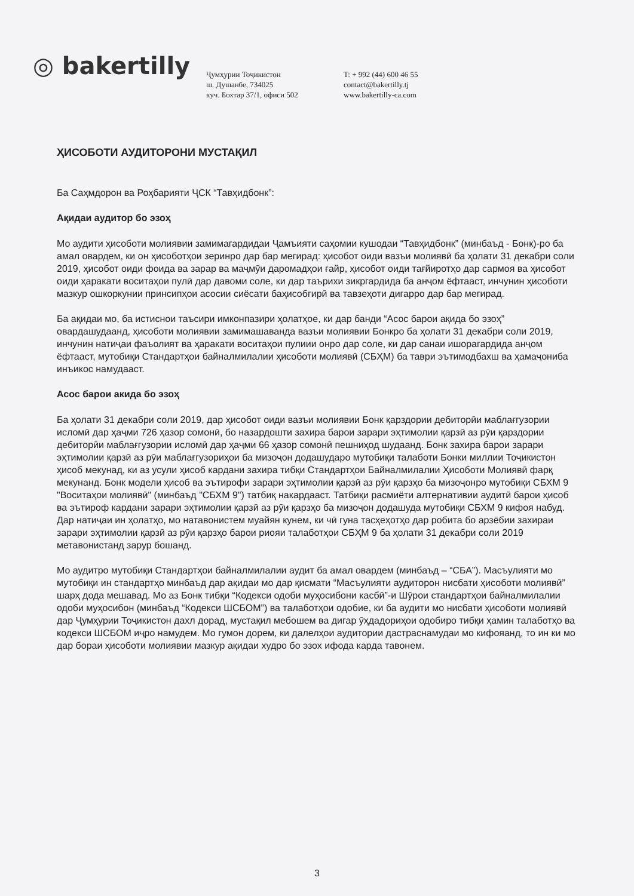◎ bakertilly
Ҷумҳурии Тоҷикистон
ш. Душанбе, 734025
куч. Бохтар 37/1, офиси 502
T: + 992 (44) 600 46 55
contact@bakertilly.tj
www.bakertilly-ca.com
ҲИСОБОТИ АУДИТОРОНИ МУСТАҚИЛ
Ба Саҳмдорон ва Роҳбарияти ҶСК “Тавҳидбонк”:
Ақидаи аудитор бо эзоҳ
Мо аудити ҳисоботи молиявии замимагардидаи Ҷамъияти саҳомии кушодаи “Тавҳидбонк” (минбаъд - Бонк)-ро ба амал овардем, ки он ҳисоботҳои зеринро дар бар мегирад: ҳисобот оиди вазъи молиявӣ ба ҳолати 31 декабри соли 2019, ҳисобот оиди фоида ва зарар ва маҷмӯи даромадҳои ғайр, ҳисобот оиди тағйиротҳо дар сармоя ва ҳисобот оиди ҳаракати воситаҳои пулӣ дар давоми соле, ки дар таърихи зикргардида ба анҷом ёфтааст, инчунин ҳисоботи мазкур ошкоркунии принсипҳои асосии сиёсати баҳисобгирӣ ва тавзеҳоти дигарро дар бар мегирад.
Ба ақидаи мо, ба истиснои таъсири имконпазири ҳолатҳое, ки дар банди “Асос барои ақида бо эзоҳ” овардашудаанд, ҳисоботи молиявии замимашаванда вазъи молиявии Бонкро ба ҳолати 31 декабри соли 2019, инчунин натиҷаи фаъолият ва ҳаракати воситаҳои пулиии онро дар соле, ки дар санаи ишорагардида анҷом ёфтааст, мутобиқи Стандартҳои байналмилалии ҳисоботи молиявӣ (СБҲМ) ба таври эътимодбахш ва ҳамаҷониба инъикос намудааст.
Асос барои акида бо эзоҳ
Ба ҳолати 31 декабри соли 2019, дар ҳисобот оиди вазъи молиявии Бонк қарздории дебиторӣи маблағгузории исломӣ дар ҳаҷми 726 ҳазор сомонӣ, бо назардошти захира барои зарари эҳтимолии қарзӣ аз рӯи қарздории дебиторӣи маблағгузории исломӣ дар ҳаҷми 66 ҳазор сомонӣ пешниҳод шудаанд. Бонк захира барои зарари эҳтимолии қарзӣ аз рӯи маблағгузориҳои ба мизоҷон додашударо мутобиқи талаботи Бонки миллии Тоҷикистон ҳисоб мекунад, ки аз усули ҳисоб кардани захира тибқи Стандартҳои Байналмилалии Ҳисоботи Молиявӣ фарқ мекунанд. Бонк модели ҳисоб ва эътирофи зарари эҳтимолии қарзӣ аз рӯи қарзҳо ба мизоҷонро мутобиқи СБХМ 9 "Воситаҳои молиявӣ" (минбаъд "СБХМ 9") татбиқ накардааст. Татбиқи расмиёти алтернативии аудитӣ барои ҳисоб ва эътироф кардани зарари эҳтимолии қарзӣ аз рӯи қарзҳо ба мизоҷон додашуда мутобиқи СБХМ 9 кифоя набуд. Дар натиҷаи ин ҳолатҳо, мо натавонистем муайян кунем, ки чӣ гуна тасҳеҳотҳо дар робита бо арзёбии захираи зарари эҳтимолии қарзӣ аз рӯи қарзҳо барои риояи талаботҳои СБҲМ 9 ба ҳолати 31 декабри соли 2019 метавонистанд зарур бошанд.
Мо аудитро мутобиқи Стандартҳои байналмилалии аудит ба амал овардем (минбаъд – “СБА”). Масъулияти мо мутобиқи ин стандартҳо минбаъд дар ақидаи мо дар қисмати “Масъулияти аудиторон нисбати ҳисоботи молиявӣ” шарҳ дода мешавад. Мо аз Бонк тибқи “Кодекси одоби муҳосибони касбӣ”-и Шӯрои стандартҳои байналмилалии одоби муҳосибон (минбаъд “Кодекси ШСБОМ”) ва талаботҳои одобие, ки ба аудити мо нисбати ҳисоботи молиявӣ дар Ҷумҳурии Тоҷикистон дахл дорад, мустақил мебошем ва дигар ӯҳдадориҳои одобиро тибқи ҳамин талаботҳо ва кодекси ШСБОМ иҷро намудем. Мо гумон дорем, ки далелҳои аудитории дастраснамудаи мо кифояанд, то ин ки мо дар бораи ҳисоботи молиявии мазкур ақидаи худро бо эзох ифода карда тавонем.
3